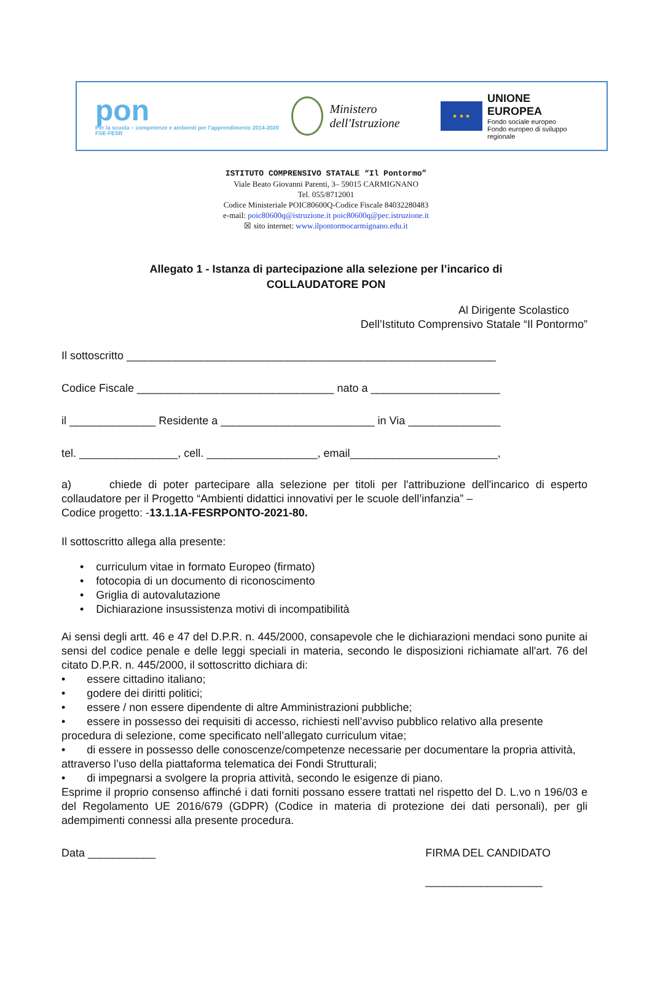pon
Per la scuola – competenze e ambienti per l'apprendimento 2014-2020 FSE-FESR
Ministero dell'Istruzione
★ ★ ★
UNIONE EUROPEA
Fondo sociale europeo
Fondo europeo di sviluppo regionale
ISTITUTO COMPRENSIVO STATALE “Il Pontormo”
Viale Beato Giovanni Parenti, 3– 59015 CARMIGNANO
Tel. 055/8712001
Codice Ministeriale POIC80600Q-Codice Fiscale 84032280483
e-mail: poic80600q@istruzione.it poic80600q@pec.istruzione.it
☒ sito internet: www.ilpontormocarmignano.edu.it
Allegato 1 - Istanza di partecipazione alla selezione per l’incarico di
COLLAUDATORE PON
Al Dirigente Scolastico
Dell’Istituto Comprensivo Statale “Il Pontormo”
Il sottoscritto ____________________________________________________________
Codice Fiscale ________________________________ nato a _____________________
il ______________ Residente a _________________________ in Via _______________
tel. ________________, cell. __________________, email________________________,
a) chiede di poter partecipare alla selezione per titoli per l'attribuzione dell'incarico di esperto collaudatore per il Progetto “Ambienti didattici innovativi per le scuole dell’infanzia” –
Codice progetto: -13.1.1A-FESRPONTO-2021-80.
Il sottoscritto allega alla presente:
• curriculum vitae in formato Europeo (firmato)
• fotocopia di un documento di riconoscimento
• Griglia di autovalutazione
• Dichiarazione insussistenza motivi di incompatibilità
Ai sensi degli artt. 46 e 47 del D.P.R. n. 445/2000, consapevole che le dichiarazioni mendaci sono punite ai sensi del codice penale e delle leggi speciali in materia, secondo le disposizioni richiamate all'art. 76 del citato D.P.R. n. 445/2000, il sottoscritto dichiara di:
• essere cittadino italiano;
• godere dei diritti politici;
• essere / non essere dipendente di altre Amministrazioni pubbliche;
• essere in possesso dei requisiti di accesso, richiesti nell’avviso pubblico relativo alla presente procedura di selezione, come specificato nell’allegato curriculum vitae;
• di essere in possesso delle conoscenze/competenze necessarie per documentare la propria attività, attraverso l’uso della piattaforma telematica dei Fondi Strutturali;
• di impegnarsi a svolgere la propria attività, secondo le esigenze di piano.
Esprime il proprio consenso affinché i dati forniti possano essere trattati nel rispetto del D. L.vo n 196/03 e del Regolamento UE 2016/679 (GDPR) (Codice in materia di protezione dei dati personali), per gli adempimenti connessi alla presente procedura.
Data ___________ FIRMA DEL CANDIDATO
___________________